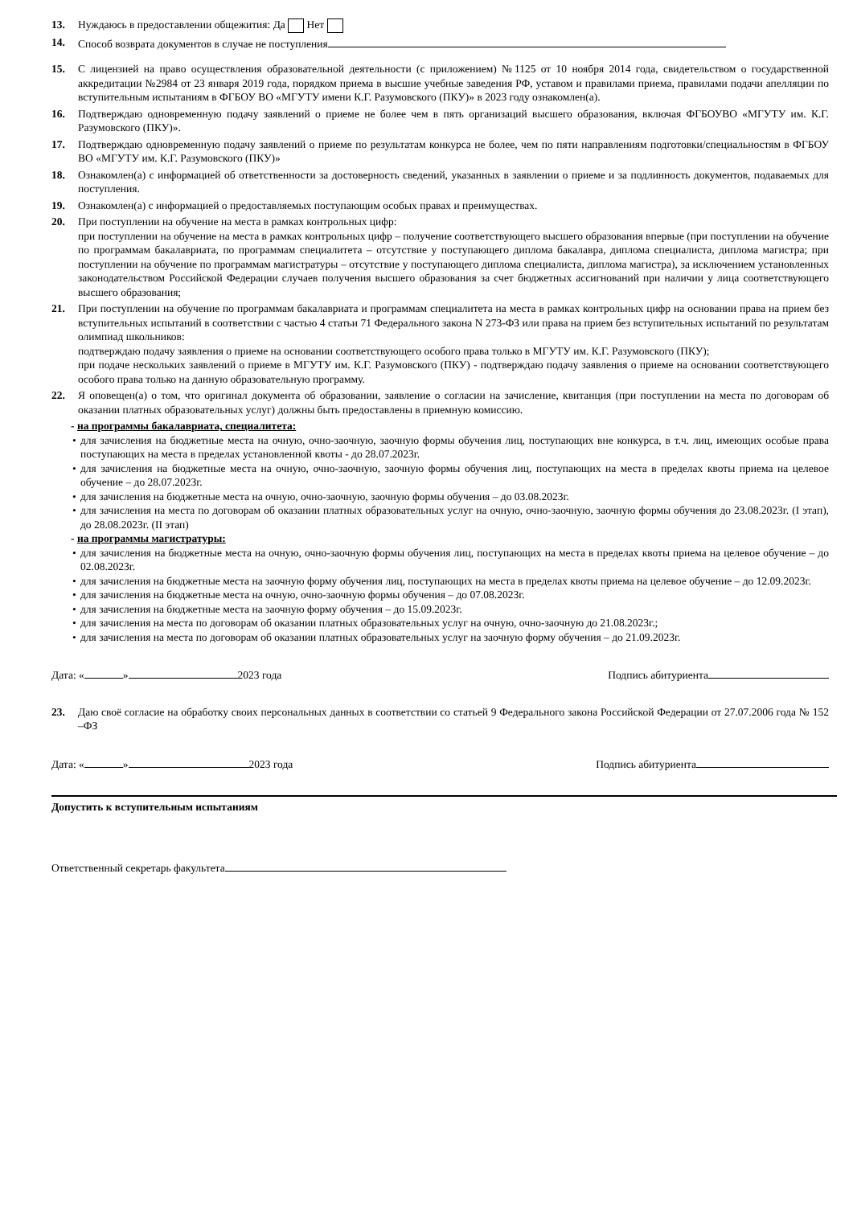13. Нуждаюсь в предоставлении общежития: Да Нет
14. Способ возврата документов в случае не поступления
15. С лицензией на право осуществления образовательной деятельности (с приложением) №1125 от 10 ноября 2014 года, свидетельством о государственной аккредитации №2984 от 23 января 2019 года, порядком приема в высшие учебные заведения РФ, уставом и правилами приема, правилами подачи апелляции по вступительным испытаниям в ФГБОУ ВО «МГУТУ имени К.Г. Разумовского (ПКУ)» в 2023 году ознакомлен(а).
16. Подтверждаю одновременную подачу заявлений о приеме не более чем в пять организаций высшего образования, включая ФГБОУВО «МГУТУ им. К.Г. Разумовского (ПКУ)».
17. Подтверждаю одновременную подачу заявлений о приеме по результатам конкурса не более, чем по пяти направлениям подготовки/специальностям в ФГБОУ ВО «МГУТУ им. К.Г. Разумовского (ПКУ)»
18. Ознакомлен(а) с информацией об ответственности за достоверность сведений, указанных в заявлении о приеме и за подлинность документов, подаваемых для поступления.
19. Ознакомлен(а) с информацией о предоставляемых поступающим особых правах и преимуществах.
20. При поступлении на обучение на места в рамках контрольных цифр:
при поступлении на обучение на места в рамках контрольных цифр – получение соответствующего высшего образования впервые (при поступлении на обучение по программам бакалавриата, по программам специалитета – отсутствие у поступающего диплома бакалавра, диплома специалиста, диплома магистра; при поступлении на обучение по программам магистратуры – отсутствие у поступающего диплома специалиста, диплома магистра), за исключением установленных законодательством Российской Федерации случаев получения высшего образования за счет бюджетных ассигнований при наличии у лица соответствующего высшего образования;
21. При поступлении на обучение по программам бакалавриата и программам специалитета на места в рамках контрольных цифр на основании права на прием без вступительных испытаний в соответствии с частью 4 статьи 71 Федерального закона N 273-ФЗ или права на прием без вступительных испытаний по результатам олимпиад школьников:
подтверждаю подачу заявления о приеме на основании соответствующего особого права только в МГУТУ им. К.Г. Разумовского (ПКУ);
при подаче нескольких заявлений о приеме в МГУТУ им. К.Г. Разумовского (ПКУ) - подтверждаю подачу заявления о приеме на основании соответствующего особого права только на данную образовательную программу.
22. Я оповещен(а) о том, что оригинал документа об образовании, заявление о согласии на зачисление, квитанция (при поступлении на места по договорам об оказании платных образовательных услуг) должны быть предоставлены в приемную комиссию.
- на программы бакалавриата, специалитета:
• для зачисления на бюджетные места на очную, очно-заочную, заочную формы обучения лиц, поступающих вне конкурса, в т.ч. лиц, имеющих особые права поступающих на места в пределах установленной квоты - до 28.07.2023г.
• для зачисления на бюджетные места на очную, очно-заочную, заочную формы обучения лиц, поступающих на места в пределах квоты приема на целевое обучение – до 28.07.2023г.
• для зачисления на бюджетные места на очную, очно-заочную, заочную формы обучения – до 03.08.2023г.
• для зачисления на места по договорам об оказании платных образовательных услуг на очную, очно-заочную, заочную формы обучения до 23.08.2023г. (I этап), до 28.08.2023г. (II этап)
- на программы магистратуры:
• для зачисления на бюджетные места на очную, очно-заочную формы обучения лиц, поступающих на места в пределах квоты приема на целевое обучение – до 02.08.2023г.
• для зачисления на бюджетные места на заочную форму обучения лиц, поступающих на места в пределах квоты приема на целевое обучение – до 12.09.2023г.
• для зачисления на бюджетные места на очную, очно-заочную формы обучения – до 07.08.2023г.
• для зачисления на бюджетные места на заочную форму обучения – до 15.09.2023г.
• для зачисления на места по договорам об оказании платных образовательных услуг на очную, очно-заочную до 21.08.2023г.;
• для зачисления на места по договорам об оказании платных образовательных услуг на заочную форму обучения – до 21.09.2023г.
Дата: « » 2023 года Подпись абитуриента
23. Даю своё согласие на обработку своих персональных данных в соответствии со статьей 9 Федерального закона Российской Федерации от 27.07.2006 года № 152 –ФЗ
Дата: « » 2023 года Подпись абитуриента
Допустить к вступительным испытаниям
Ответственный секретарь факультета